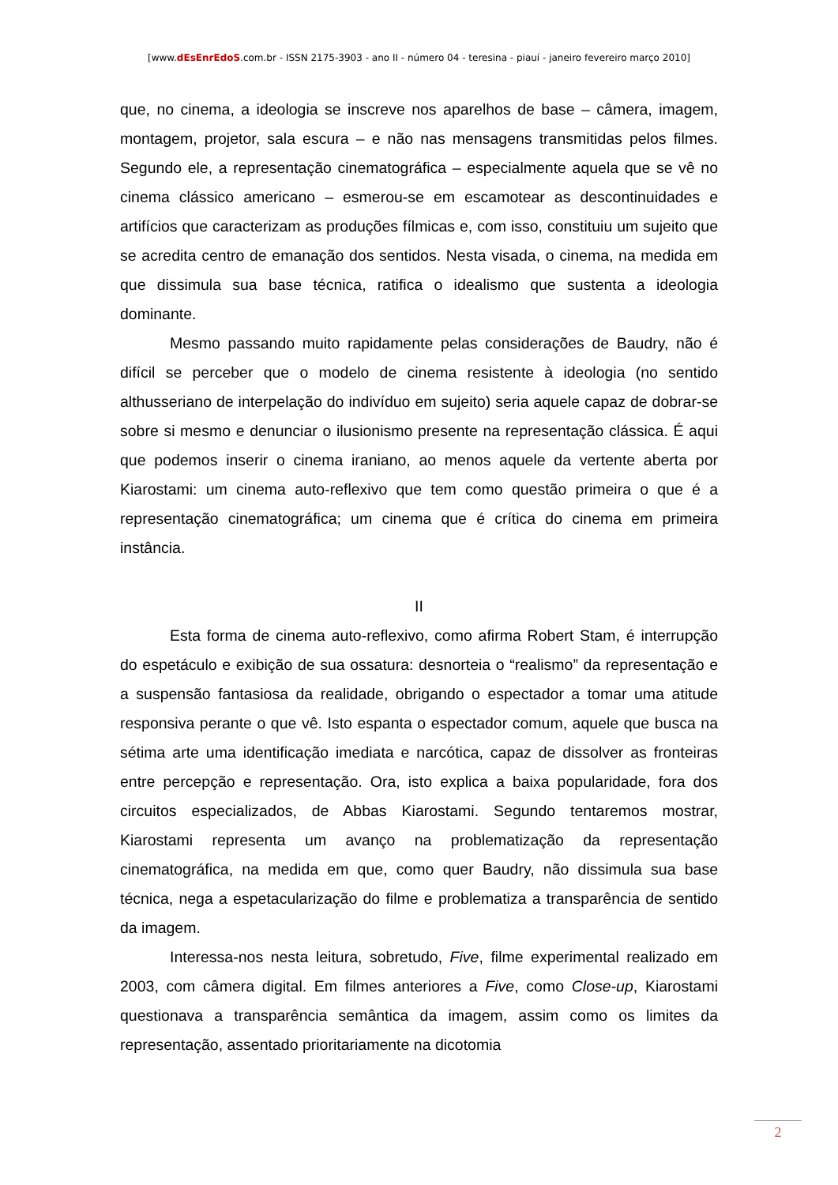[www.dEsEnrEdoS.com.br - ISSN 2175-3903 - ano II - número 04 - teresina - piauí - janeiro fevereiro março 2010]
que, no cinema, a ideologia se inscreve nos aparelhos de base – câmera, imagem, montagem, projetor, sala escura – e não nas mensagens transmitidas pelos filmes. Segundo ele, a representação cinematográfica – especialmente aquela que se vê no cinema clássico americano – esmerou-se em escamotear as descontinuidades e artifícios que caracterizam as produções fílmicas e, com isso, constituiu um sujeito que se acredita centro de emanação dos sentidos. Nesta visada, o cinema, na medida em que dissimula sua base técnica, ratifica o idealismo que sustenta a ideologia dominante.
Mesmo passando muito rapidamente pelas considerações de Baudry, não é difícil se perceber que o modelo de cinema resistente à ideologia (no sentido althusseriano de interpelação do indivíduo em sujeito) seria aquele capaz de dobrar-se sobre si mesmo e denunciar o ilusionismo presente na representação clássica. É aqui que podemos inserir o cinema iraniano, ao menos aquele da vertente aberta por Kiarostami: um cinema auto-reflexivo que tem como questão primeira o que é a representação cinematográfica; um cinema que é crítica do cinema em primeira instância.
II
Esta forma de cinema auto-reflexivo, como afirma Robert Stam, é interrupção do espetáculo e exibição de sua ossatura: desnorteia o “realismo” da representação e a suspensão fantasiosa da realidade, obrigando o espectador a tomar uma atitude responsiva perante o que vê. Isto espanta o espectador comum, aquele que busca na sétima arte uma identificação imediata e narcótica, capaz de dissolver as fronteiras entre percepção e representação. Ora, isto explica a baixa popularidade, fora dos circuitos especializados, de Abbas Kiarostami. Segundo tentaremos mostrar, Kiarostami representa um avanço na problematização da representação cinematográfica, na medida em que, como quer Baudry, não dissimula sua base técnica, nega a espetacularização do filme e problematiza a transparência de sentido da imagem.
Interessa-nos nesta leitura, sobretudo, Five, filme experimental realizado em 2003, com câmera digital. Em filmes anteriores a Five, como Close-up, Kiarostami questionava a transparência semântica da imagem, assim como os limites da representação, assentado prioritariamente na dicotomia
2